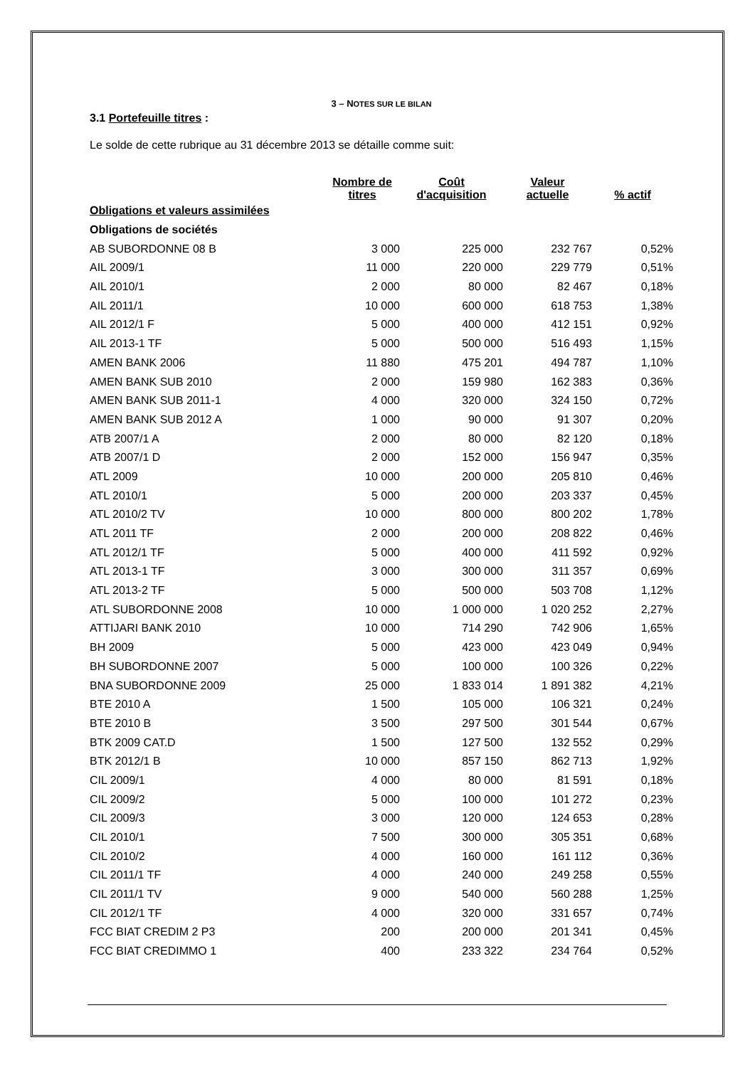3 – NOTES SUR LE BILAN
3.1 Portefeuille titres :
Le solde de cette rubrique au 31 décembre 2013 se détaille comme suit:
| | Nombre de titres | Coût d'acquisition | Valeur actuelle | % actif |
| --- | --- | --- | --- | --- |
| Obligations et valeurs assimilées | | | | |
| Obligations de sociétés | | | | |
| AB SUBORDONNE 08 B | 3 000 | 225 000 | 232 767 | 0,52% |
| AIL 2009/1 | 11 000 | 220 000 | 229 779 | 0,51% |
| AIL 2010/1 | 2 000 | 80 000 | 82 467 | 0,18% |
| AIL 2011/1 | 10 000 | 600 000 | 618 753 | 1,38% |
| AIL 2012/1 F | 5 000 | 400 000 | 412 151 | 0,92% |
| AIL 2013-1 TF | 5 000 | 500 000 | 516 493 | 1,15% |
| AMEN BANK 2006 | 11 880 | 475 201 | 494 787 | 1,10% |
| AMEN BANK SUB 2010 | 2 000 | 159 980 | 162 383 | 0,36% |
| AMEN BANK SUB 2011-1 | 4 000 | 320 000 | 324 150 | 0,72% |
| AMEN BANK SUB 2012 A | 1 000 | 90 000 | 91 307 | 0,20% |
| ATB 2007/1 A | 2 000 | 80 000 | 82 120 | 0,18% |
| ATB 2007/1 D | 2 000 | 152 000 | 156 947 | 0,35% |
| ATL 2009 | 10 000 | 200 000 | 205 810 | 0,46% |
| ATL 2010/1 | 5 000 | 200 000 | 203 337 | 0,45% |
| ATL 2010/2 TV | 10 000 | 800 000 | 800 202 | 1,78% |
| ATL 2011 TF | 2 000 | 200 000 | 208 822 | 0,46% |
| ATL 2012/1 TF | 5 000 | 400 000 | 411 592 | 0,92% |
| ATL 2013-1 TF | 3 000 | 300 000 | 311 357 | 0,69% |
| ATL 2013-2 TF | 5 000 | 500 000 | 503 708 | 1,12% |
| ATL SUBORDONNE 2008 | 10 000 | 1 000 000 | 1 020 252 | 2,27% |
| ATTIJARI BANK 2010 | 10 000 | 714 290 | 742 906 | 1,65% |
| BH 2009 | 5 000 | 423 000 | 423 049 | 0,94% |
| BH SUBORDONNE 2007 | 5 000 | 100 000 | 100 326 | 0,22% |
| BNA SUBORDONNE 2009 | 25 000 | 1 833 014 | 1 891 382 | 4,21% |
| BTE 2010 A | 1 500 | 105 000 | 106 321 | 0,24% |
| BTE 2010 B | 3 500 | 297 500 | 301 544 | 0,67% |
| BTK 2009 CAT.D | 1 500 | 127 500 | 132 552 | 0,29% |
| BTK 2012/1 B | 10 000 | 857 150 | 862 713 | 1,92% |
| CIL 2009/1 | 4 000 | 80 000 | 81 591 | 0,18% |
| CIL 2009/2 | 5 000 | 100 000 | 101 272 | 0,23% |
| CIL 2009/3 | 3 000 | 120 000 | 124 653 | 0,28% |
| CIL 2010/1 | 7 500 | 300 000 | 305 351 | 0,68% |
| CIL 2010/2 | 4 000 | 160 000 | 161 112 | 0,36% |
| CIL 2011/1 TF | 4 000 | 240 000 | 249 258 | 0,55% |
| CIL 2011/1 TV | 9 000 | 540 000 | 560 288 | 1,25% |
| CIL 2012/1 TF | 4 000 | 320 000 | 331 657 | 0,74% |
| FCC BIAT CREDIM 2 P3 | 200 | 200 000 | 201 341 | 0,45% |
| FCC BIAT CREDIMMO 1 | 400 | 233 322 | 234 764 | 0,52% |